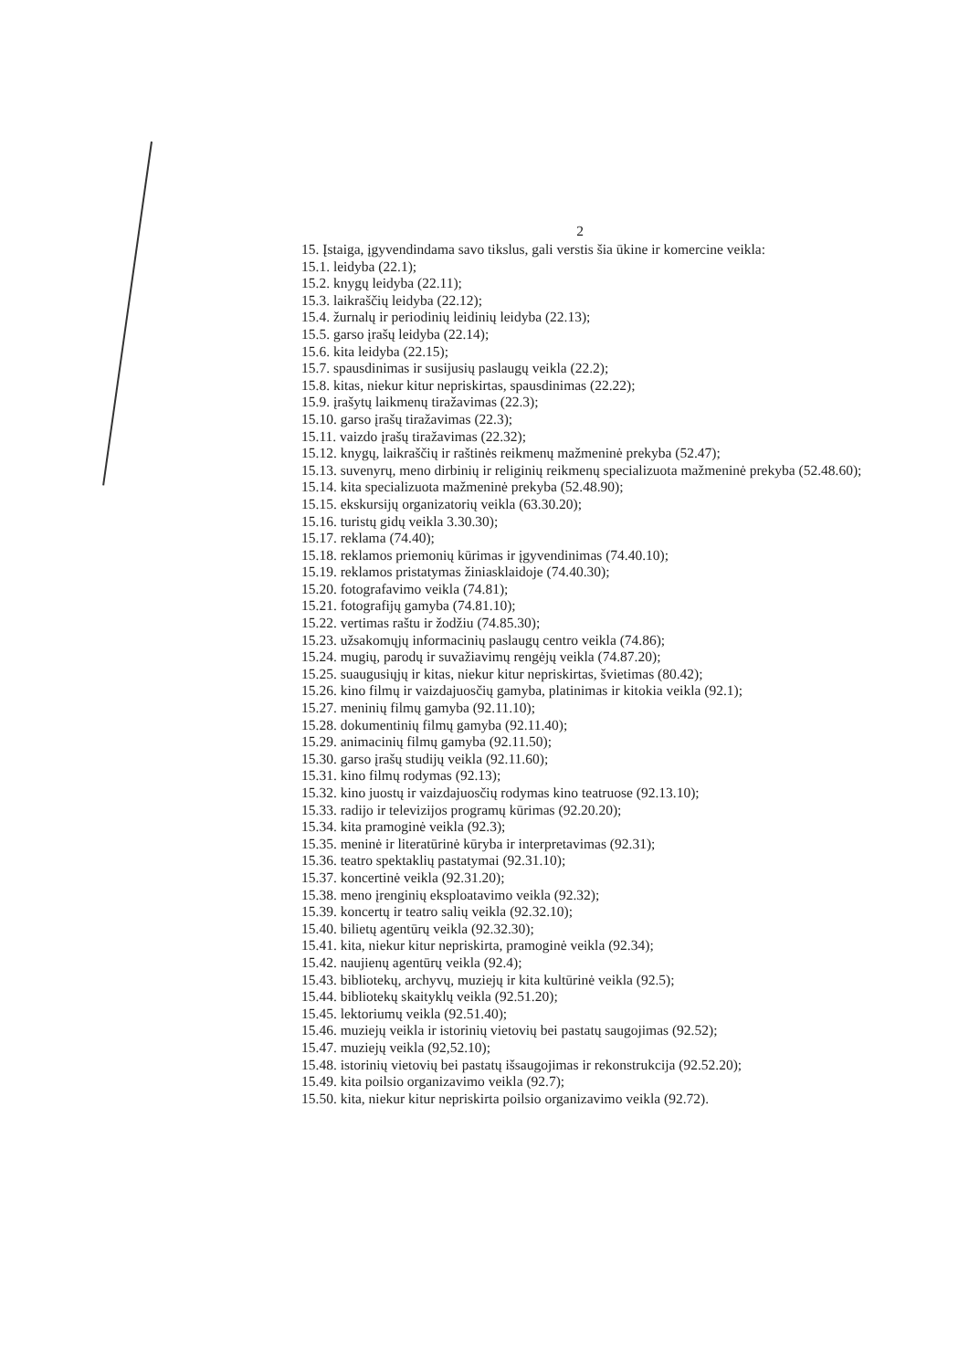2
15. Įstaiga, įgyvendindama savo tikslus, gali verstis šia ūkine ir komercine veikla:
15.1. leidyba (22.1);
15.2. knygų leidyba (22.11);
15.3. laikraščių leidyba (22.12);
15.4. žurnalų ir periodinių leidinių leidyba (22.13);
15.5. garso įrašų leidyba (22.14);
15.6. kita leidyba (22.15);
15.7. spausdinimas ir susijusių paslaugų veikla (22.2);
15.8. kitas, niekur kitur nepriskirtas, spausdinimas (22.22);
15.9. įrašytų laikmenų tiražavimas (22.3);
15.10. garso įrašų tiražavimas (22.3);
15.11. vaizdo įrašų tiražavimas (22.32);
15.12. knygų, laikraščių ir raštinės reikmenų mažmeninė prekyba (52.47);
15.13. suvenyrų, meno dirbinių ir religinių reikmenų specializuota mažmeninė prekyba (52.48.60);
15.14. kita specializuota mažmeninė prekyba (52.48.90);
15.15. ekskursijų organizatorių veikla (63.30.20);
15.16. turistų gidų veikla 3.30.30);
15.17. reklama (74.40);
15.18. reklamos priemonių kūrimas ir įgyvendinimas (74.40.10);
15.19. reklamos pristatymas žiniasklaidoje (74.40.30);
15.20. fotografavimo veikla (74.81);
15.21. fotografijų gamyba (74.81.10);
15.22. vertimas raštu ir žodžiu (74.85.30);
15.23. užsakomųjų informacinių paslaugų centro veikla (74.86);
15.24. mugių, parodų ir suvažiavimų rengėjų veikla (74.87.20);
15.25. suaugusiųjų ir kitas, niekur kitur nepriskirtas, švietimas (80.42);
15.26. kino filmų ir vaizdajuosčių gamyba, platinimas ir kitokia veikla (92.1);
15.27. meninių filmų gamyba (92.11.10);
15.28. dokumentinių filmų gamyba (92.11.40);
15.29. animacinių filmų gamyba (92.11.50);
15.30. garso įrašų studijų veikla (92.11.60);
15.31. kino filmų rodymas (92.13);
15.32. kino juostų ir vaizdajuosčių rodymas kino teatruose (92.13.10);
15.33. radijo ir televizijos programų kūrimas (92.20.20);
15.34. kita pramoginė veikla (92.3);
15.35. meninė ir literatūrinė kūryba ir interpretavimas (92.31);
15.36. teatro spektaklių pastatymai (92.31.10);
15.37. koncertinė veikla (92.31.20);
15.38. meno įrenginių eksploatavimo veikla (92.32);
15.39. koncertų ir teatro salių veikla (92.32.10);
15.40. bilietų agentūrų veikla (92.32.30);
15.41. kita, niekur kitur nepriskirta, pramoginė veikla (92.34);
15.42. naujienų agentūrų veikla (92.4);
15.43. bibliotekų, archyvų, muziejų ir kita kultūrinė veikla (92.5);
15.44. bibliotekų skaityklų veikla (92.51.20);
15.45. lektoriumų veikla (92.51.40);
15.46. muziejų veikla ir istorinių vietovių bei pastatų saugojimas (92.52);
15.47. muziejų veikla (92,52.10);
15.48. istorinių vietovių bei pastatų išsaugojimas ir rekonstrukcija (92.52.20);
15.49. kita poilsio organizavimo veikla (92.7);
15.50. kita, niekur kitur nepriskirta poilsio organizavimo veikla (92.72).